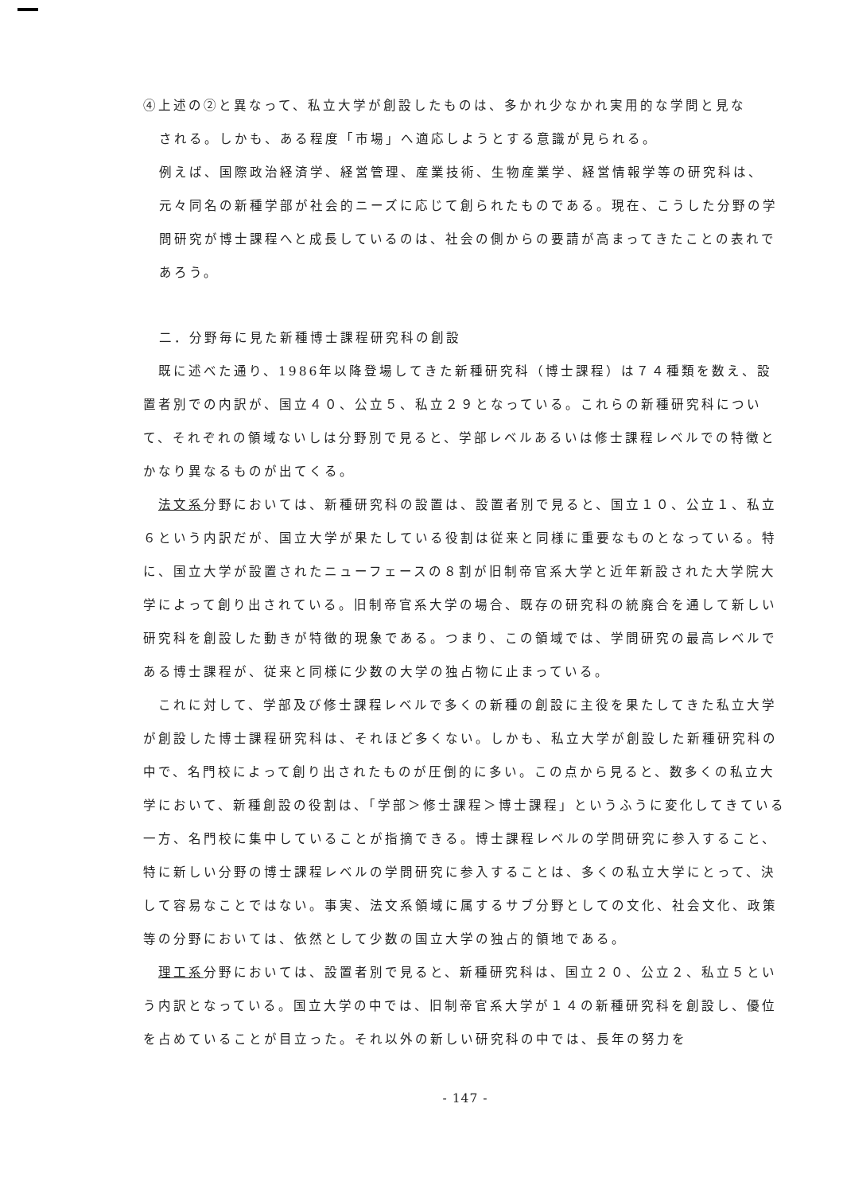④上述の②と異なって、私立大学が創設したものは、多かれ少なかれ実用的な学問と見な
される。しかも、ある程度「市場」へ適応しようとする意識が見られる。
例えば、国際政治経済学、経営管理、産業技術、生物産業学、経営情報学等の研究科は、元々同名の新種学部が社会的ニーズに応じて創られたものである。現在、こうした分野の学問研究が博士課程へと成長しているのは、社会の側からの要請が高まってきたことの表れであろう。
二．分野毎に見た新種博士課程研究科の創設
　既に述べた通り、1986年以降登場してきた新種研究科（博士課程）は７４種類を数え、設置者別での内訳が、国立４０、公立５、私立２９となっている。これらの新種研究科について、それぞれの領域ないしは分野別で見ると、学部レベルあるいは修士課程レベルでの特徴とかなり異なるものが出てくる。
　法文系分野においては、新種研究科の設置は、設置者別で見ると、国立１０、公立１、私立６という内訳だが、国立大学が果たしている役割は従来と同様に重要なものとなっている。特に、国立大学が設置されたニューフェースの８割が旧制帝官系大学と近年新設された大学院大学によって創り出されている。旧制帝官系大学の場合、既存の研究科の統廃合を通して新しい研究科を創設した動きが特徴的現象である。つまり、この領域では、学問研究の最高レベルである博士課程が、従来と同様に少数の大学の独占物に止まっている。
　これに対して、学部及び修士課程レベルで多くの新種の創設に主役を果たしてきた私立大学が創設した博士課程研究科は、それほど多くない。しかも、私立大学が創設した新種研究科の中で、名門校によって創り出されたものが圧倒的に多い。この点から見ると、数多くの私立大学において、新種創設の役割は、「学部＞修士課程＞博士課程」というふうに変化してきている一方、名門校に集中していることが指摘できる。博士課程レベルの学問研究に参入すること、特に新しい分野の博士課程レベルの学問研究に参入することは、多くの私立大学にとって、決して容易なことではない。事実、法文系領域に属するサブ分野としての文化、社会文化、政策等の分野においては、依然として少数の国立大学の独占的領地である。
　理工系分野においては、設置者別で見ると、新種研究科は、国立２０、公立２、私立５という内訳となっている。国立大学の中では、旧制帝官系大学が１４の新種研究科を創設し、優位を占めていることが目立った。それ以外の新しい研究科の中では、長年の努力を
- 147 -